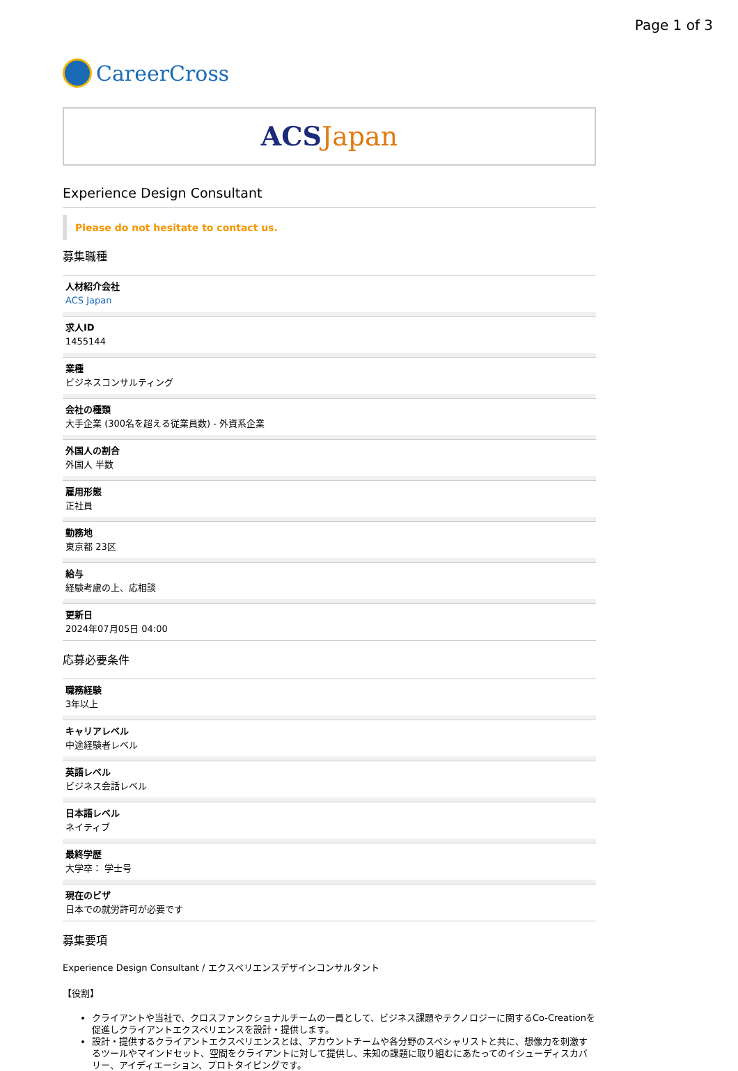Page 1 of 3
CareerCross
ACS Japan
Experience Design Consultant
Please do not hesitate to contact us.
募集職種
人材紹介会社
ACS Japan
求人ID
1455144
業種
ビジネスコンサルティング
会社の種類
大手企業 (300名を超える従業員数) - 外資系企業
外国人の割合
外国人 半数
雇用形態
正社員
勤務地
東京都 23区
給与
経験考慮の上、応相談
更新日
2024年07月05日 04:00
応募必要条件
職務経験
3年以上
キャリアレベル
中途経験者レベル
英語レベル
ビジネス会話レベル
日本語レベル
ネイティブ
最終学歴
大学卒： 学士号
現在のビザ
日本での就労許可が必要です
募集要項
Experience Design Consultant / エクスペリエンスデザインコンサルタント
【役割】
クライアントや当社で、クロスファンクショナルチームの一員として、ビジネス課題やテクノロジーに関するCo-Creationを促進しクライアントエクスペリエンスを設計・提供します。
設計・提供するクライアントエクスペリエンスとは、アカウントチームや各分野のスペシャリストと共に、想像力を刺激するツールやマインドセット、空間をクライアントに対して提供し、未知の課題に取り組むにあたってのイシューディスカバリー、アイディエーション、プロトタイピングです。